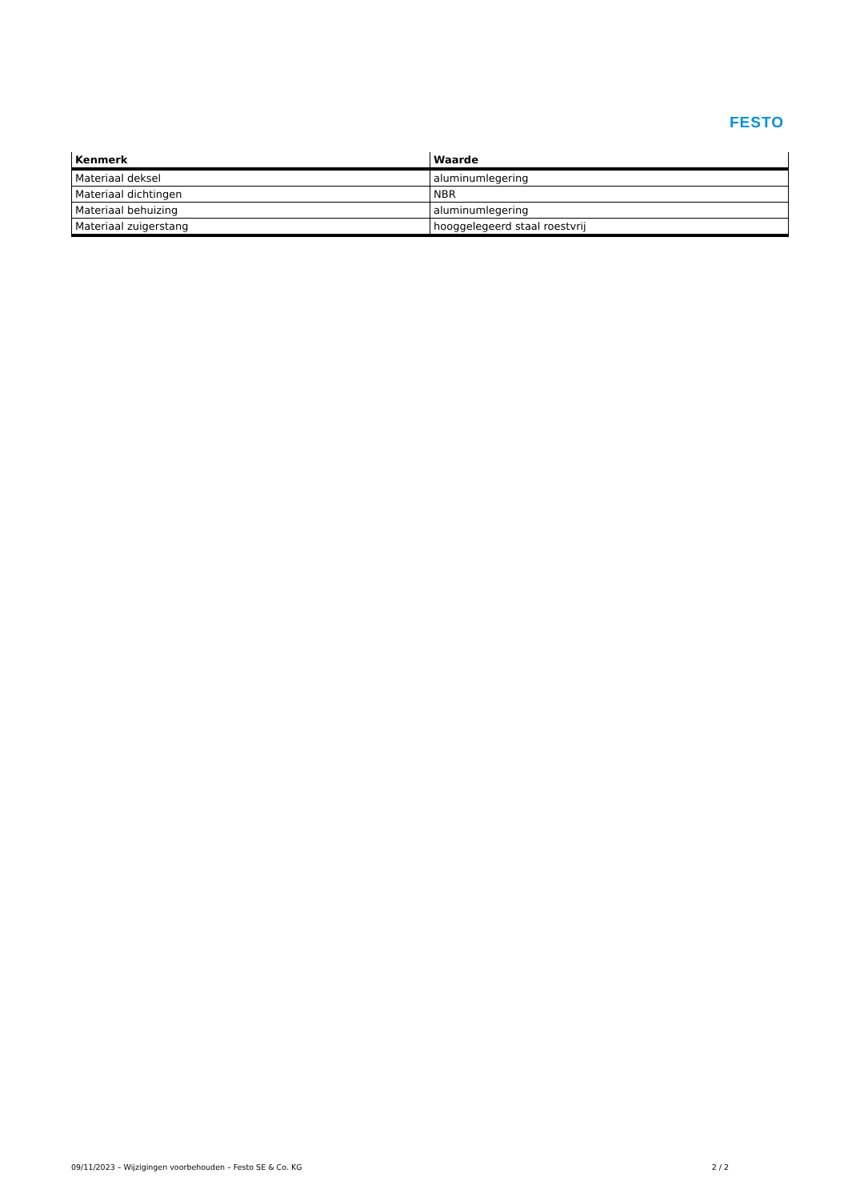FESTO
| Kenmerk | Waarde |
| --- | --- |
| Materiaal deksel | aluminumlegering |
| Materiaal dichtingen | NBR |
| Materiaal behuizing | aluminumlegering |
| Materiaal zuigerstang | hooggelegeerd staal roestvrij |
09/11/2023 – Wijzigingen voorbehouden – Festo SE & Co. KG 2 / 2